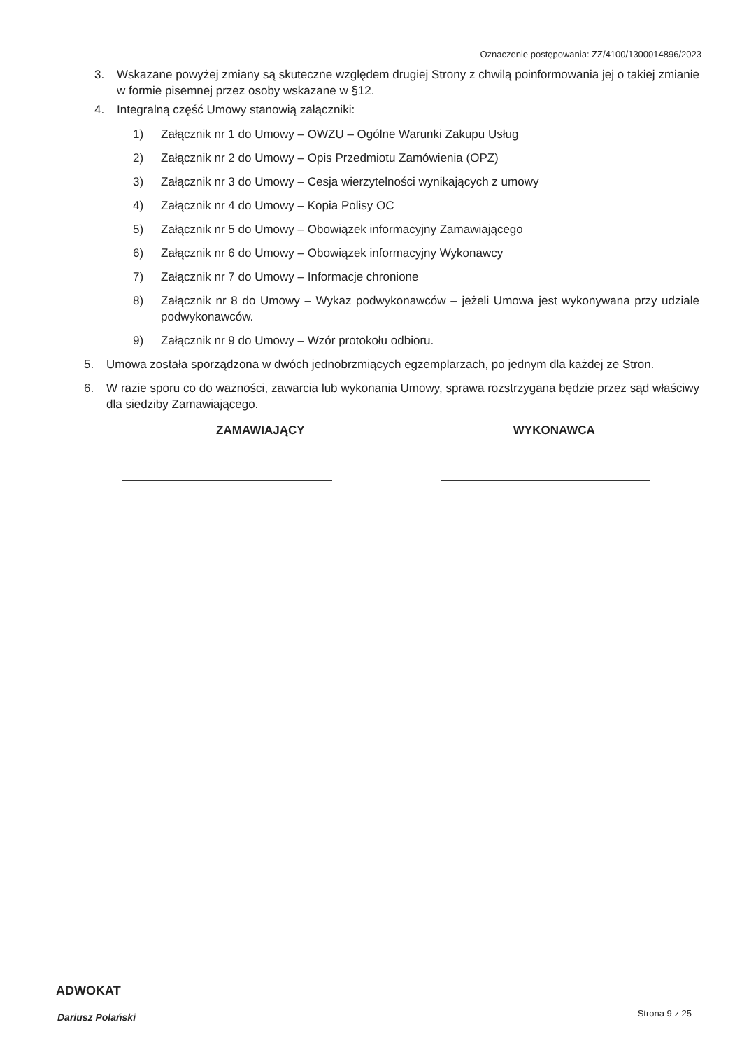Oznaczenie postępowania: ZZ/4100/1300014896/2023
3. Wskazane powyżej zmiany są skuteczne względem drugiej Strony z chwilą poinformowania jej o takiej zmianie w formie pisemnej przez osoby wskazane w §12.
4. Integralną część Umowy stanowią załączniki:
1) Załącznik nr 1 do Umowy – OWZU – Ogólne Warunki Zakupu Usług
2) Załącznik nr 2 do Umowy – Opis Przedmiotu Zamówienia (OPZ)
3) Załącznik nr 3 do Umowy – Cesja wierzytelności wynikających z umowy
4) Załącznik nr 4 do Umowy – Kopia Polisy OC
5) Załącznik nr 5 do Umowy – Obowiązek informacyjny Zamawiającego
6) Załącznik nr 6 do Umowy – Obowiązek informacyjny Wykonawcy
7) Załącznik nr 7 do Umowy – Informacje chronione
8) Załącznik nr 8 do Umowy – Wykaz podwykonawców – jeżeli Umowa jest wykonywana przy udziale podwykonawców.
9) Załącznik nr 9 do Umowy – Wzór protokołu odbioru.
5. Umowa została sporządzona w dwóch jednobrzmiących egzemplarzach, po jednym dla każdej ze Stron.
6. W razie sporu co do ważności, zawarcia lub wykonania Umowy, sprawa rozstrzygana będzie przez sąd właściwy dla siedziby Zamawiającego.
ZAMAWIAJĄCY WYKONAWCA
ADWOKAT
Dariusz Polański Strona 9 z 25